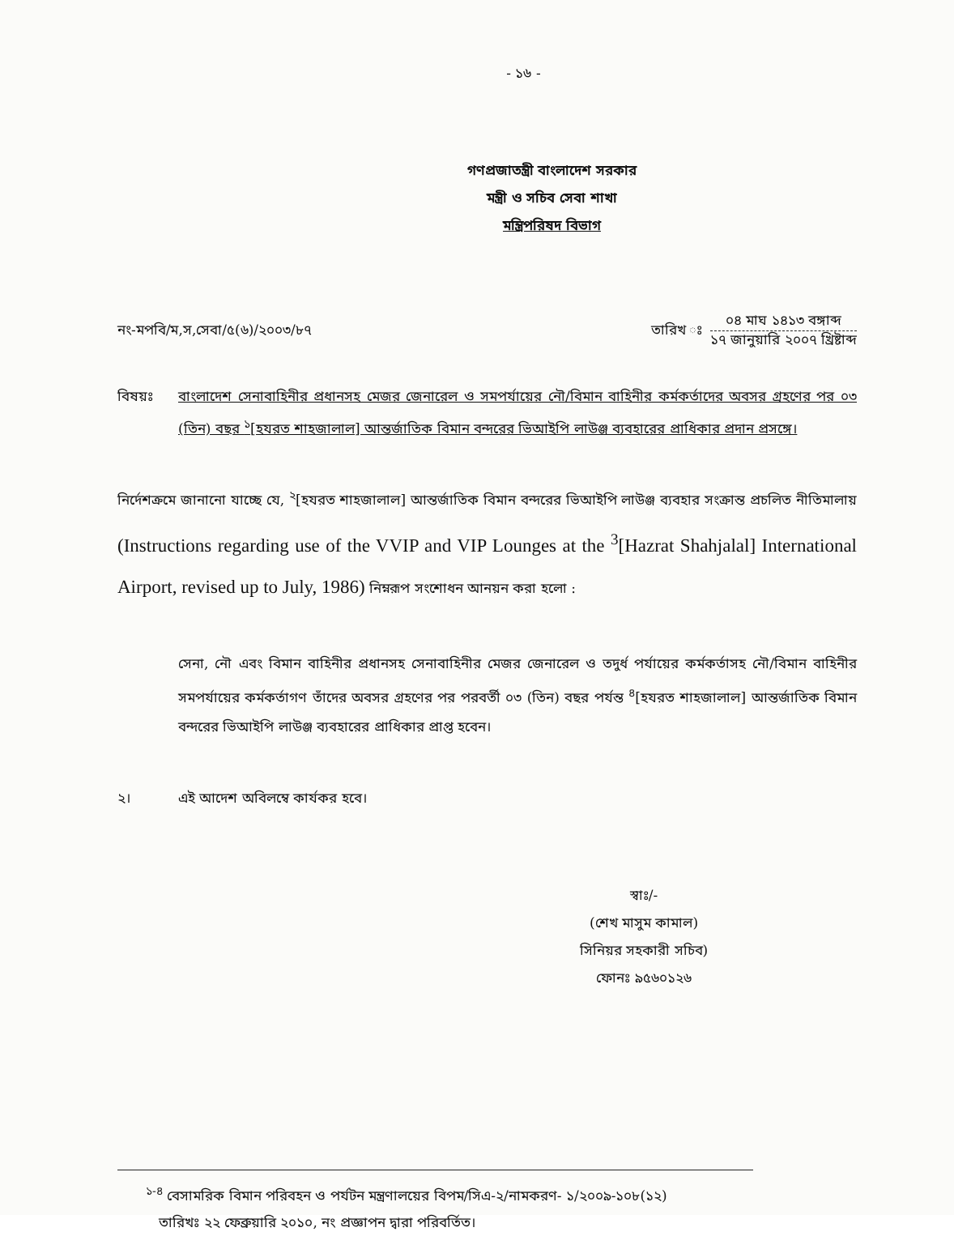- ১৬ -
গণপ্রজাতন্ত্রী বাংলাদেশ সরকার
মন্ত্রী ও সচিব সেবা শাখা
মন্ত্রিপরিষদ বিভাগ
নং-মপবি/ম,স,সেবা/৫(৬)/২০০৩/৮৭
তারিখ ঃ
০৪ মাঘ ১৪১৩ বঙ্গাব্দ
১৭ জানুয়ারি ২০০৭ খ্রিষ্টাব্দ
বিষয়ঃ বাংলাদেশ সেনাবাহিনীর প্রধানসহ মেজর জেনারেল ও সমপর্যায়ের নৌ/বিমান বাহিনীর কর্মকর্তাদের অবসর গ্রহণের পর ০৩ (তিন) বছর <sup>১</sup>[হযরত শাহজালাল] আন্তর্জাতিক বিমান বন্দরের ভিআইপি লাউঞ্জ ব্যবহারের প্রাধিকার প্রদান প্রসঙ্গে।
নির্দেশক্রমে জানানো যাচ্ছে যে, <sup>২</sup>[হযরত শাহজালাল] আন্তর্জাতিক বিমান বন্দরের ভিআইপি লাউঞ্জ ব্যবহার সংক্রান্ত প্রচলিত নীতিমালায় (Instructions regarding use of the VVIP and VIP Lounges at the <sup>3</sup>[Hazrat Shahjalal] International Airport, revised up to July, 1986) নিম্নরূপ সংশোধন আনয়ন করা হলো :
সেনা, নৌ এবং বিমান বাহিনীর প্রধানসহ সেনাবাহিনীর মেজর জেনারেল ও তদুর্ধ পর্যায়ের কর্মকর্তাসহ নৌ/বিমান বাহিনীর সমপর্যায়ের কর্মকর্তাগণ তাঁদের অবসর গ্রহণের পর পরবর্তী ০৩ (তিন) বছর পর্যন্ত <sup>৪</sup>[হযরত শাহজালাল] আন্তর্জাতিক বিমান বন্দরের ভিআইপি লাউঞ্জ ব্যবহারের প্রাধিকার প্রাপ্ত হবেন।
২। এই আদেশ অবিলম্বে কার্যকর হবে।
স্বাঃ/-
(শেখ মাসুম কামাল)
সিনিয়র সহকারী সচিব)
ফোনঃ ৯৫৬০১২৬
<sup>১-৪</sup> বেসামরিক বিমান পরিবহন ও পর্যটন মন্ত্রণালয়ের বিপম/সিএ-২/নামকরণ- ১/২০০৯-১০৮(১২)
তারিখঃ ২২ ফেব্রুয়ারি ২০১০, নং প্রজ্ঞাপন দ্বারা পরিবর্তিত।